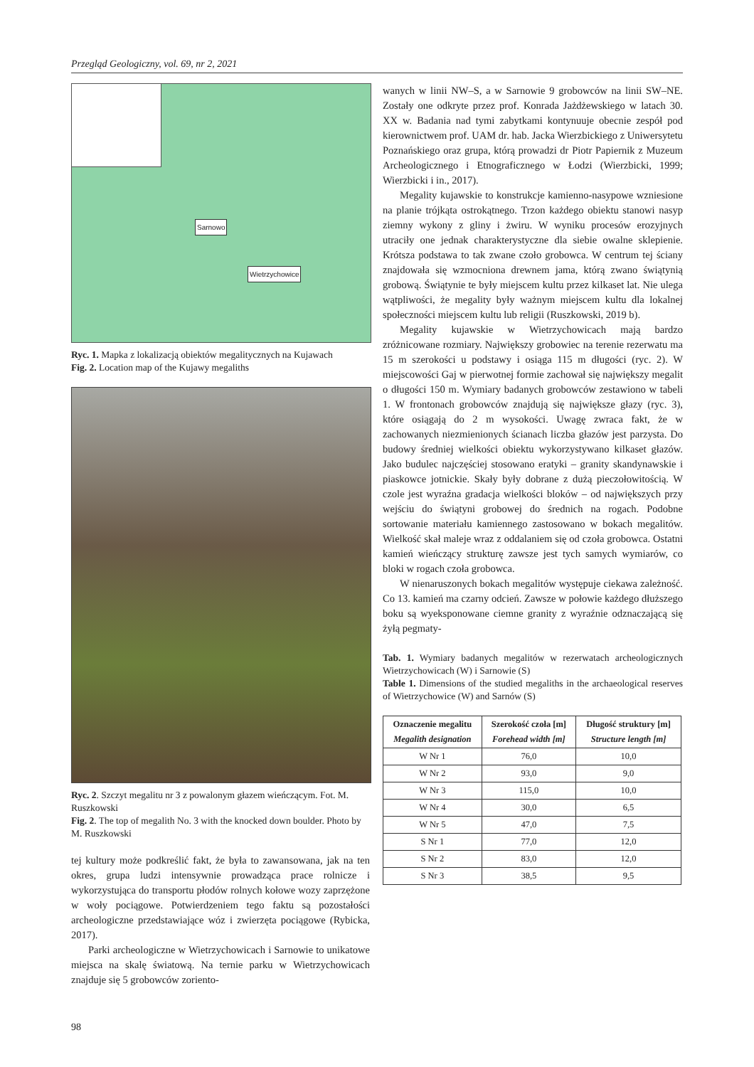Przegląd Geologiczny, vol. 69, nr 2, 2021
Sarnowo
Wietrzychowice
Ryc. 1. Mapka z lokalizacją obiektów megalitycznych na Kujawach
Fig. 2. Location map of the Kujawy megaliths
Ryc. 2. Szczyt megalitu nr 3 z powalonym głazem wieńczącym. Fot. M. Ruszkowski
Fig. 2. The top of megalith No. 3 with the knocked down boulder. Photo by M. Ruszkowski
tej kultury może podkreślić fakt, że była to zawansowana, jak na ten okres, grupa ludzi intensywnie prowadząca prace rolnicze i wykorzystująca do transportu płodów rolnych kołowe wozy zaprzężone w woły pociągowe. Potwierdzeniem tego faktu są pozostałości archeologiczne przedstawiające wóz i zwierzęta pociągowe (Rybicka, 2017).
Parki archeologiczne w Wietrzychowicach i Sarnowie to unikatowe miejsca na skalę światową. Na ternie parku w Wietrzychowicach znajduje się 5 grobowców zoriento-
wanych w linii NW–S, a w Sarnowie 9 grobowców na linii SW–NE. Zostały one odkryte przez prof. Konrada Jażdżewskiego w latach 30. XX w. Badania nad tymi zabytkami kontynuuje obecnie zespół pod kierownictwem prof. UAM dr. hab. Jacka Wierzbickiego z Uniwersytetu Poznańskiego oraz grupa, którą prowadzi dr Piotr Papiernik z Muzeum Archeologicznego i Etnograficznego w Łodzi (Wierzbicki, 1999; Wierzbicki i in., 2017).
Megality kujawskie to konstrukcje kamienno-nasypowe wzniesione na planie trójkąta ostrokątnego. Trzon każdego obiektu stanowi nasyp ziemny wykony z gliny i żwiru. W wyniku procesów erozyjnych utraciły one jednak charakterystyczne dla siebie owalne sklepienie. Krótsza podstawa to tak zwane czoło grobowca. W centrum tej ściany znajdowała się wzmocniona drewnem jama, którą zwano świątynią grobową. Świątynie te były miejscem kultu przez kilkaset lat. Nie ulega wątpliwości, że megality były ważnym miejscem kultu dla lokalnej społeczności miejscem kultu lub religii (Ruszkowski, 2019 b).
Megality kujawskie w Wietrzychowicach mają bardzo zróżnicowane rozmiary. Największy grobowiec na terenie rezerwatu ma 15 m szerokości u podstawy i osiąga 115 m długości (ryc. 2). W miejscowości Gaj w pierwotnej formie zachował się największy megalit o długości 150 m. Wymiary badanych grobowców zestawiono w tabeli 1. W frontonach grobowców znajdują się największe głazy (ryc. 3), które osiągają do 2 m wysokości. Uwagę zwraca fakt, że w zachowanych niezmienionych ścianach liczba głazów jest parzysta. Do budowy średniej wielkości obiektu wykorzystywano kilkaset głazów. Jako budulec najczęściej stosowano eratyki – granity skandynawskie i piaskowce jotnickie. Skały były dobrane z dużą pieczołowitością. W czole jest wyraźna gradacja wielkości bloków – od największych przy wejściu do świątyni grobowej do średnich na rogach. Podobne sortowanie materiału kamiennego zastosowano w bokach megalitów. Wielkość skał maleje wraz z oddalaniem się od czoła grobowca. Ostatni kamień wieńczący strukturę zawsze jest tych samych wymiarów, co bloki w rogach czoła grobowca.
W nienaruszonych bokach megalitów występuje ciekawa zależność. Co 13. kamień ma czarny odcień. Zawsze w połowie każdego dłuższego boku są wyeksponowane ciemne granity z wyraźnie odznaczającą się żyłą pegmaty-
Tab. 1. Wymiary badanych megalitów w rezerwatach archeologicznych Wietrzychowicach (W) i Sarnowie (S)
Table 1. Dimensions of the studied megaliths in the archaeological reserves of Wietrzychowice (W) and Sarnów (S)
| Oznaczenie megalitu Megalith designation | Szerokość czoła [m] Forehead width [m] | Długość struktury [m] Structure length [m] |
| --- | --- | --- |
| W Nr 1 | 76,0 | 10,0 |
| W Nr 2 | 93,0 | 9,0 |
| W Nr 3 | 115,0 | 10,0 |
| W Nr 4 | 30,0 | 6,5 |
| W Nr 5 | 47,0 | 7,5 |
| S Nr 1 | 77,0 | 12,0 |
| S Nr 2 | 83,0 | 12,0 |
| S Nr 3 | 38,5 | 9,5 |
98